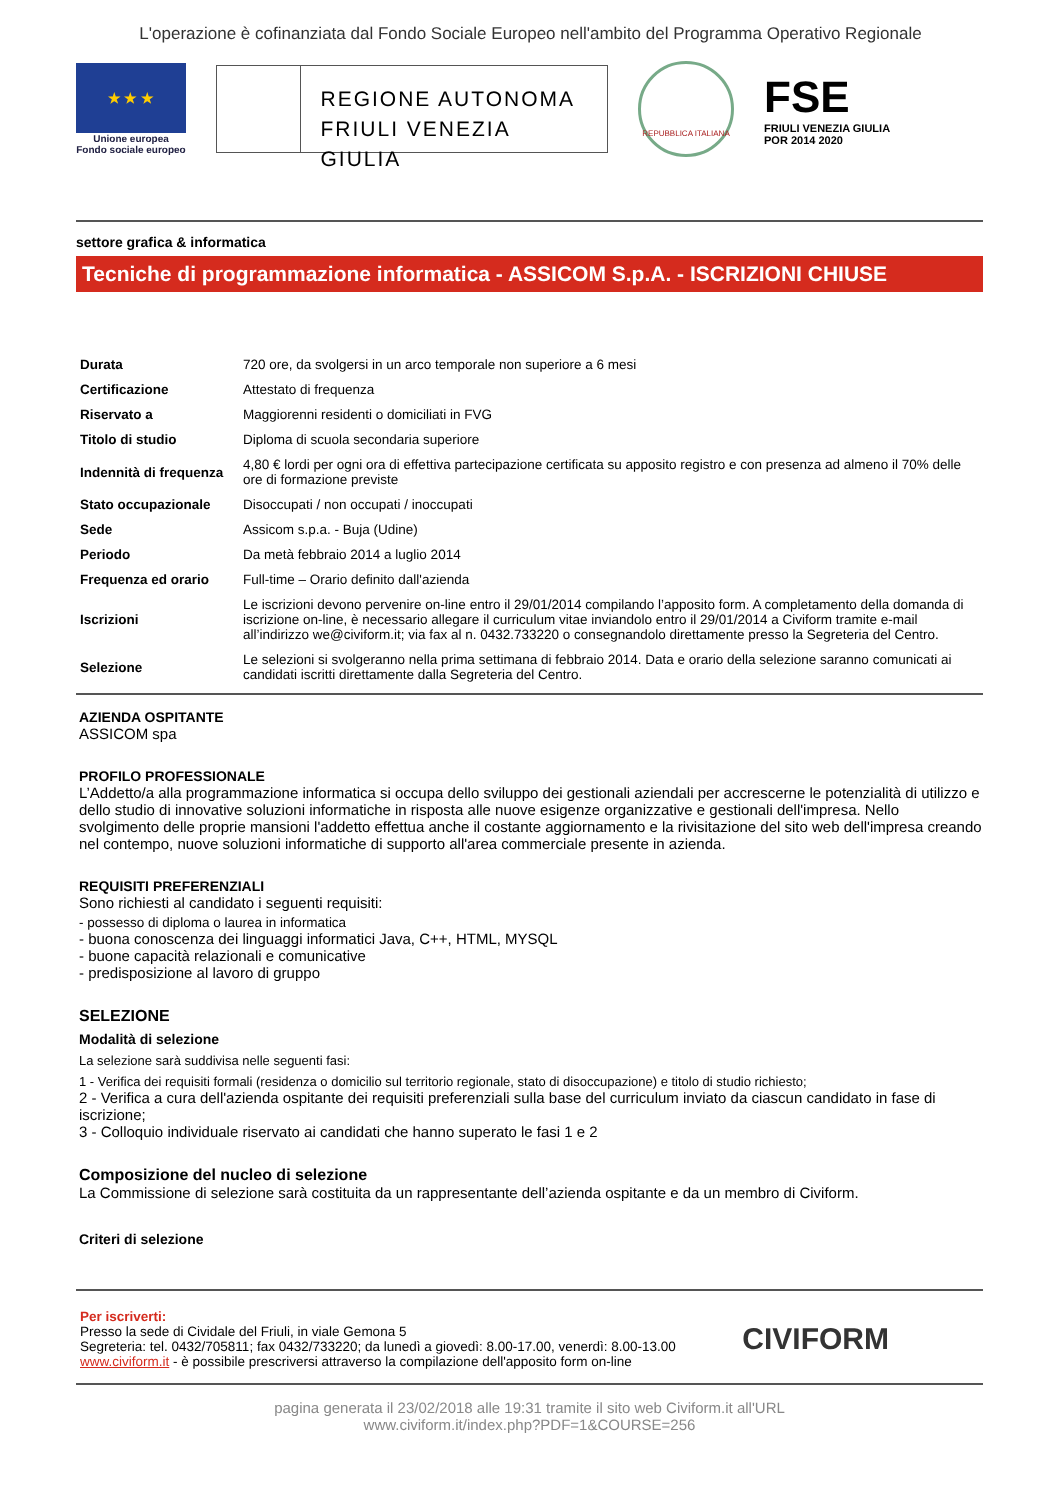L'operazione è cofinanziata dal Fondo Sociale Europeo nell'ambito del Programma Operativo Regionale
★ ★ ★
Unione europea
Fondo sociale europeo
REGIONE AUTONOMA
FRIULI VENEZIA GIULIA
REPUBBLICA ITALIANA
FSE
FRIULI VENEZIA GIULIA
POR 2014 2020
settore grafica & informatica
Tecniche di programmazione informatica - ASSICOM S.p.A. - ISCRIZIONI CHIUSE
| Durata | 720 ore, da svolgersi in un arco temporale non superiore a 6 mesi |
| Certificazione | Attestato di frequenza |
| Riservato a | Maggiorenni residenti o domiciliati in FVG |
| Titolo di studio | Diploma di scuola secondaria superiore |
| Indennità di frequenza | 4,80 € lordi per ogni ora di effettiva partecipazione certificata su apposito registro e con presenza ad almeno il 70% delle ore di formazione previste |
| Stato occupazionale | Disoccupati / non occupati / inoccupati |
| Sede | Assicom s.p.a. - Buja (Udine) |
| Periodo | Da metà febbraio 2014 a luglio 2014 |
| Frequenza ed orario | Full-time – Orario definito dall'azienda |
| Iscrizioni | Le iscrizioni devono pervenire on-line entro il 29/01/2014 compilando l’apposito form. A completamento della domanda di iscrizione on-line, è necessario allegare il curriculum vitae inviandolo entro il 29/01/2014 a Civiform tramite e-mail all’indirizzo we@civiform.it; via fax al n. 0432.733220 o consegnandolo direttamente presso la Segreteria del Centro. |
| Selezione | Le selezioni si svolgeranno nella prima settimana di febbraio 2014. Data e orario della selezione saranno comunicati ai candidati iscritti direttamente dalla Segreteria del Centro. |
AZIENDA OSPITANTE
ASSICOM spa
PROFILO PROFESSIONALE
L’Addetto/a alla programmazione informatica si occupa dello sviluppo dei gestionali aziendali per accrescerne le potenzialità di utilizzo e dello studio di innovative soluzioni informatiche in risposta alle nuove esigenze organizzative e gestionali dell'impresa. Nello svolgimento delle proprie mansioni l'addetto effettua anche il costante aggiornamento e la rivisitazione del sito web dell'impresa creando nel contempo, nuove soluzioni informatiche di supporto all'area commerciale presente in azienda.
REQUISITI PREFERENZIALI
Sono richiesti al candidato i seguenti requisiti:
- possesso di diploma o laurea in informatica
- buona conoscenza dei linguaggi informatici Java, C++, HTML, MYSQL
- buone capacità relazionali e comunicative
- predisposizione al lavoro di gruppo
SELEZIONE
Modalità di selezione
La selezione sarà suddivisa nelle seguenti fasi:
1 - Verifica dei requisiti formali (residenza o domicilio sul territorio regionale, stato di disoccupazione) e titolo di studio richiesto;
2 - Verifica a cura dell'azienda ospitante dei requisiti preferenziali sulla base del curriculum inviato da ciascun candidato in fase di iscrizione;
3 - Colloquio individuale riservato ai candidati che hanno superato le fasi 1 e 2
Composizione del nucleo di selezione
La Commissione di selezione sarà costituita da un rappresentante dell’azienda ospitante e da un membro di Civiform.
Criteri di selezione
Per iscriverti:
Presso la sede di Cividale del Friuli, in viale Gemona 5
Segreteria: tel. 0432/705811; fax 0432/733220; da lunedì a giovedì: 8.00-17.00, venerdì: 8.00-13.00
www.civiform.it - è possibile prescriversi attraverso la compilazione dell'apposito form on-line
CIVIFORM
pagina generata il 23/02/2018 alle 19:31 tramite il sito web Civiform.it all'URL
www.civiform.it/index.php?PDF=1&COURSE=256